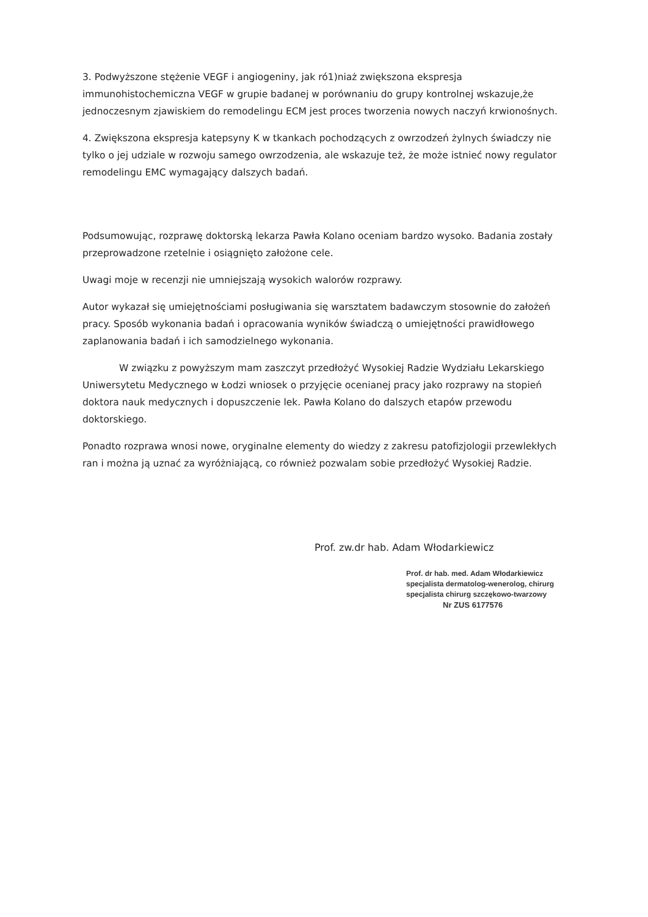3. Podwyższone stężenie VEGF i angiogeniny, jak ró1)niaż zwiększona ekspresja immunohistochemiczna VEGF w grupie badanej w porównaniu do grupy kontrolnej wskazuje,że jednoczesnym zjawiskiem do remodelingu ECM jest proces tworzenia nowych naczyń krwionośnych.
4. Zwiększona ekspresja katepsyny K w tkankach pochodzących z owrzodzeń żylnych świadczy nie tylko o jej udziale w rozwoju samego owrzodzenia, ale wskazuje też, że może istnieć nowy regulator remodelingu EMC wymagający dalszych badań.
Podsumowując, rozprawę doktorską lekarza Pawła Kolano oceniam bardzo wysoko. Badania zostały przeprowadzone rzetelnie i osiągnięto założone cele.
Uwagi moje w recenzji nie umniejszają wysokich walorów rozprawy.
Autor wykazał się umiejętnościami posługiwania się warsztatem badawczym stosownie do założeń pracy. Sposób wykonania badań i opracowania wyników świadczą o umiejętności prawidłowego zaplanowania badań i ich samodzielnego wykonania.
W związku z powyższym mam zaszczyt przedłożyć Wysokiej Radzie Wydziału Lekarskiego Uniwersytetu Medycznego w Łodzi wniosek o przyjęcie ocenianej pracy jako rozprawy na stopień doktora nauk medycznych i dopuszczenie lek. Pawła Kolano do dalszych etapów przewodu doktorskiego.
Ponadto rozprawa wnosi nowe, oryginalne elementy do wiedzy z zakresu patofizjologii przewlekłych ran i można ją uznać za wyróżniającą, co również pozwalam sobie przedłożyć Wysokiej Radzie.
Prof. zw.dr hab. Adam Włodarkiewicz
Prof. dr hab. med. Adam Włodarkiewicz
specjalista dermatolog-wenerolog, chirurg
specjalista chirurg szczękowo-twarzowy
Nr ZUS 6177576